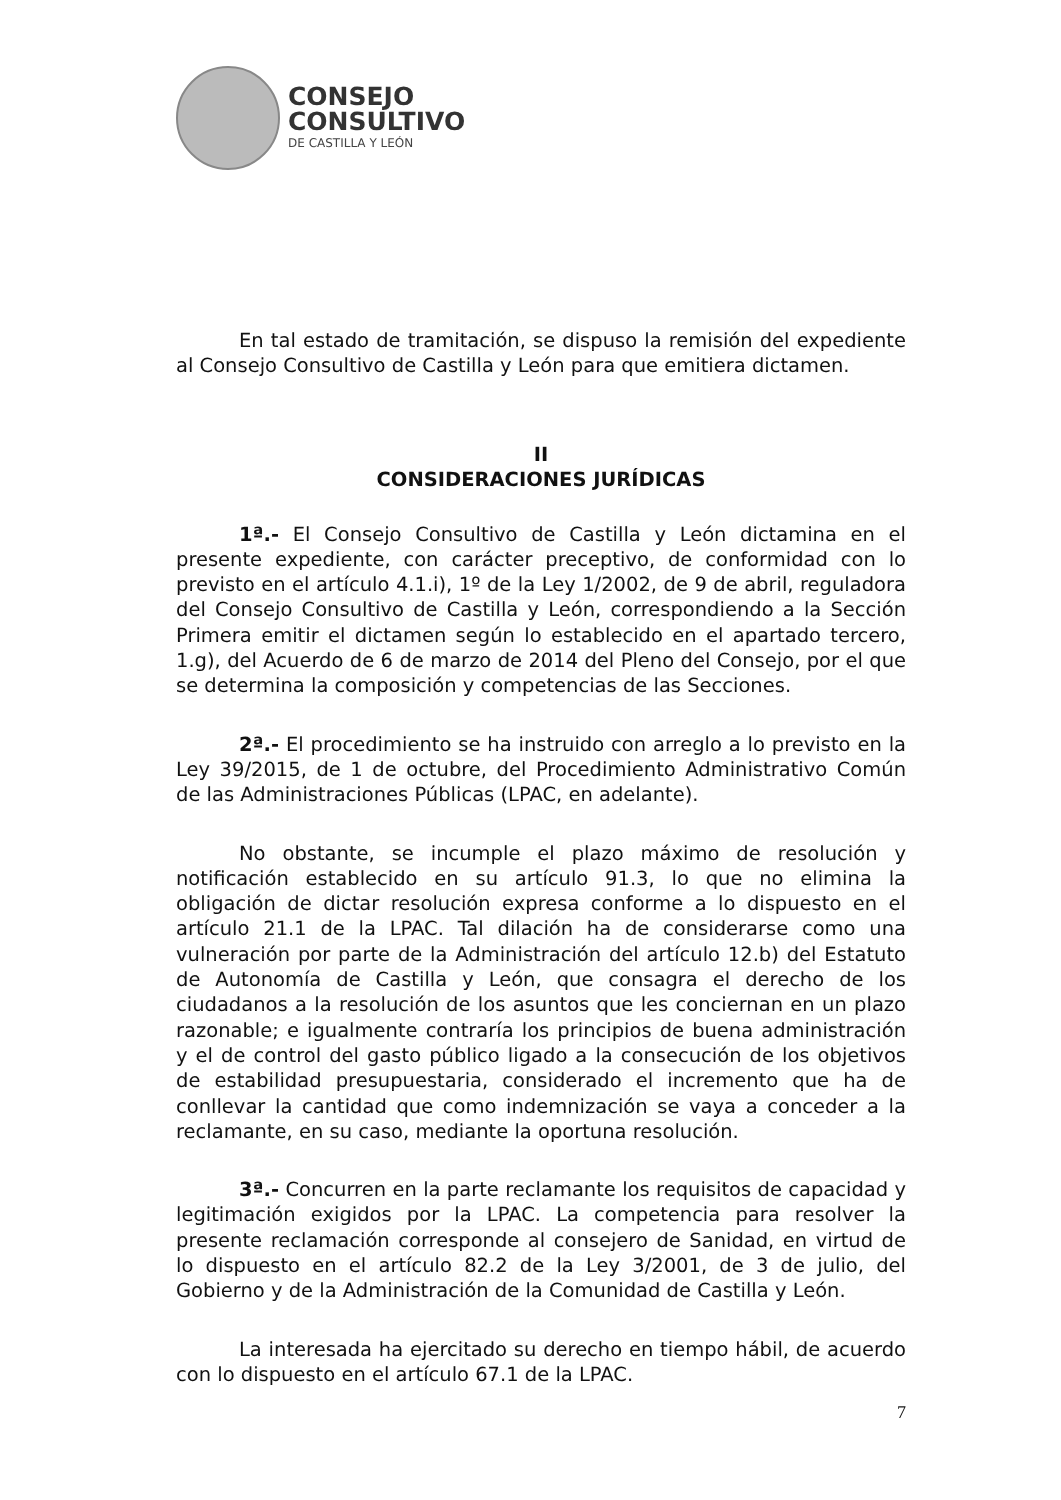CONSEJO
CONSULTIVO
DE CASTILLA Y LEÓN
En tal estado de tramitación, se dispuso la remisión del expediente al Consejo Consultivo de Castilla y León para que emitiera dictamen.
II
CONSIDERACIONES JURÍDICAS
1ª.- El Consejo Consultivo de Castilla y León dictamina en el presente expediente, con carácter preceptivo, de conformidad con lo previsto en el artículo 4.1.i), 1º de la Ley 1/2002, de 9 de abril, reguladora del Consejo Consultivo de Castilla y León, correspondiendo a la Sección Primera emitir el dictamen según lo establecido en el apartado tercero, 1.g), del Acuerdo de 6 de marzo de 2014 del Pleno del Consejo, por el que se determina la composición y competencias de las Secciones.
2ª.- El procedimiento se ha instruido con arreglo a lo previsto en la Ley 39/2015, de 1 de octubre, del Procedimiento Administrativo Común de las Administraciones Públicas (LPAC, en adelante).
No obstante, se incumple el plazo máximo de resolución y notificación establecido en su artículo 91.3, lo que no elimina la obligación de dictar resolución expresa conforme a lo dispuesto en el artículo 21.1 de la LPAC. Tal dilación ha de considerarse como una vulneración por parte de la Administración del artículo 12.b) del Estatuto de Autonomía de Castilla y León, que consagra el derecho de los ciudadanos a la resolución de los asuntos que les conciernan en un plazo razonable; e igualmente contraría los principios de buena administración y el de control del gasto público ligado a la consecución de los objetivos de estabilidad presupuestaria, considerado el incremento que ha de conllevar la cantidad que como indemnización se vaya a conceder a la reclamante, en su caso, mediante la oportuna resolución.
3ª.- Concurren en la parte reclamante los requisitos de capacidad y legitimación exigidos por la LPAC. La competencia para resolver la presente reclamación corresponde al consejero de Sanidad, en virtud de lo dispuesto en el artículo 82.2 de la Ley 3/2001, de 3 de julio, del Gobierno y de la Administración de la Comunidad de Castilla y León.
La interesada ha ejercitado su derecho en tiempo hábil, de acuerdo con lo dispuesto en el artículo 67.1 de la LPAC.
7